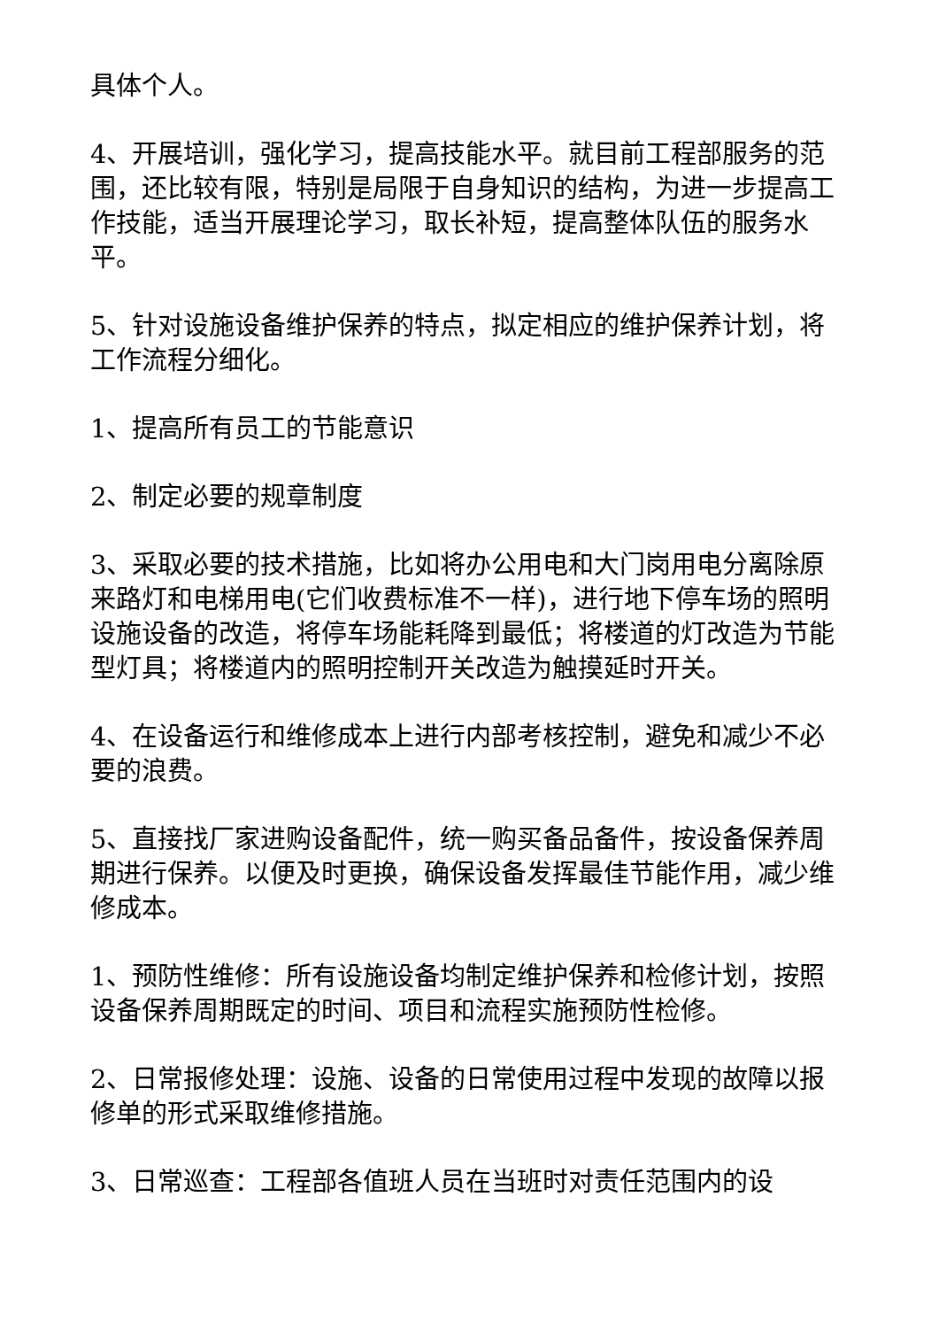具体个人。
4、开展培训，强化学习，提高技能水平。就目前工程部服务的范围，还比较有限，特别是局限于自身知识的结构，为进一步提高工作技能，适当开展理论学习，取长补短，提高整体队伍的服务水平。
5、针对设施设备维护保养的特点，拟定相应的维护保养计划，将工作流程分细化。
1、提高所有员工的节能意识
2、制定必要的规章制度
3、采取必要的技术措施，比如将办公用电和大门岗用电分离除原来路灯和电梯用电(它们收费标准不一样)，进行地下停车场的照明设施设备的改造，将停车场能耗降到最低；将楼道的灯改造为节能型灯具；将楼道内的照明控制开关改造为触摸延时开关。
4、在设备运行和维修成本上进行内部考核控制，避免和减少不必要的浪费。
5、直接找厂家进购设备配件，统一购买备品备件，按设备保养周期进行保养。以便及时更换，确保设备发挥最佳节能作用，减少维修成本。
1、预防性维修：所有设施设备均制定维护保养和检修计划，按照设备保养周期既定的时间、项目和流程实施预防性检修。
2、日常报修处理：设施、设备的日常使用过程中发现的故障以报修单的形式采取维修措施。
3、日常巡查：工程部各值班人员在当班时对责任范围内的设